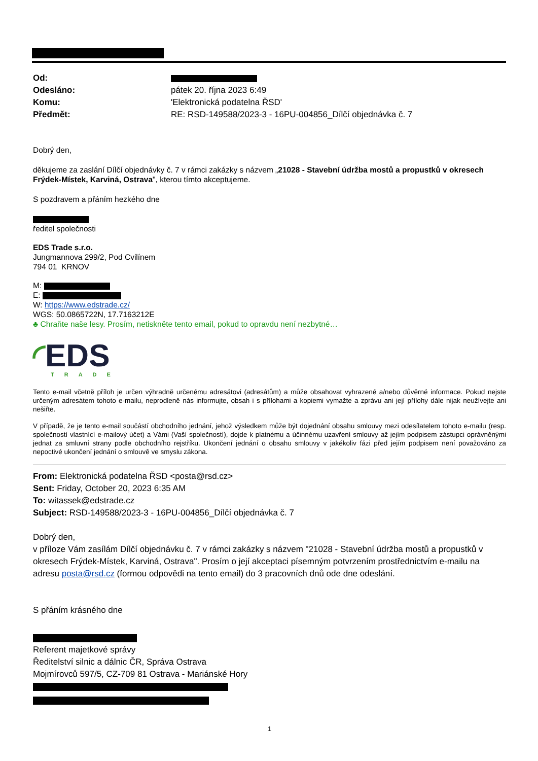| Od: | |
| Odesláno: | pátek 20. října 2023 6:49 |
| Komu: | 'Elektronická podatelna ŘSD' |
| Předmět: | RE: RSD-149588/2023-3 - 16PU-004856_Dílčí objednávka č. 7 |
Dobrý den,
děkujeme za zaslání Dílčí objednávky č. 7 v rámci zakázky s názvem „21028 - Stavební údržba mostů a propustků v okresech Frýdek-Místek, Karviná, Ostrava", kterou tímto akceptujeme.
S pozdravem a přáním hezkého dne
ředitel společnosti
EDS Trade s.r.o.
Jungmannova 299/2, Pod Cvilínem
794 01 KRNOV
M:
E:
W: https://www.edstrade.cz/
WGS: 50.0865722N, 17.7163212E
♣ Chraňte naše lesy. Prosím, netiskněte tento email, pokud to opravdu není nezbytné…
◜EDS
TRADE
Tento e-mail včetně příloh je určen výhradně určenému adresátovi (adresátům) a může obsahovat vyhrazené a/nebo důvěrné informace. Pokud nejste určeným adresátem tohoto e-mailu, neprodleně nás informujte, obsah i s přílohami a kopiemi vymažte a zprávu ani její přílohy dále nijak neužívejte ani nešiřte.
V případě, že je tento e-mail součástí obchodního jednání, jehož výsledkem může být dojednání obsahu smlouvy mezi odesílatelem tohoto e-mailu (resp. společností vlastnící e-mailový účet) a Vámi (Vaší společností), dojde k platnému a účinnému uzavření smlouvy až jejím podpisem zástupci oprávněnými jednat za smluvní strany podle obchodního rejstříku. Ukončení jednání o obsahu smlouvy v jakékoliv fázi před jejím podpisem není považováno za nepoctivé ukončení jednání o smlouvě ve smyslu zákona.
From: Elektronická podatelna ŘSD <posta@rsd.cz>
Sent: Friday, October 20, 2023 6:35 AM
To: witassek@edstrade.cz
Subject: RSD-149588/2023-3 - 16PU-004856_Dílčí objednávka č. 7
Dobrý den,
v příloze Vám zasílám Dílčí objednávku č. 7 v rámci zakázky s názvem "21028 - Stavební údržba mostů a propustků v okresech Frýdek-Místek, Karviná, Ostrava". Prosím o její akceptaci písemným potvrzením prostřednictvím e-mailu na adresu posta@rsd.cz (formou odpovědi na tento email) do 3 pracovních dnů ode dne odeslání.
S přáním krásného dne
Referent majetkové správy
Ředitelství silnic a dálnic ČR, Správa Ostrava
Mojmírovců 597/5, CZ-709 81 Ostrava - Mariánské Hory
1